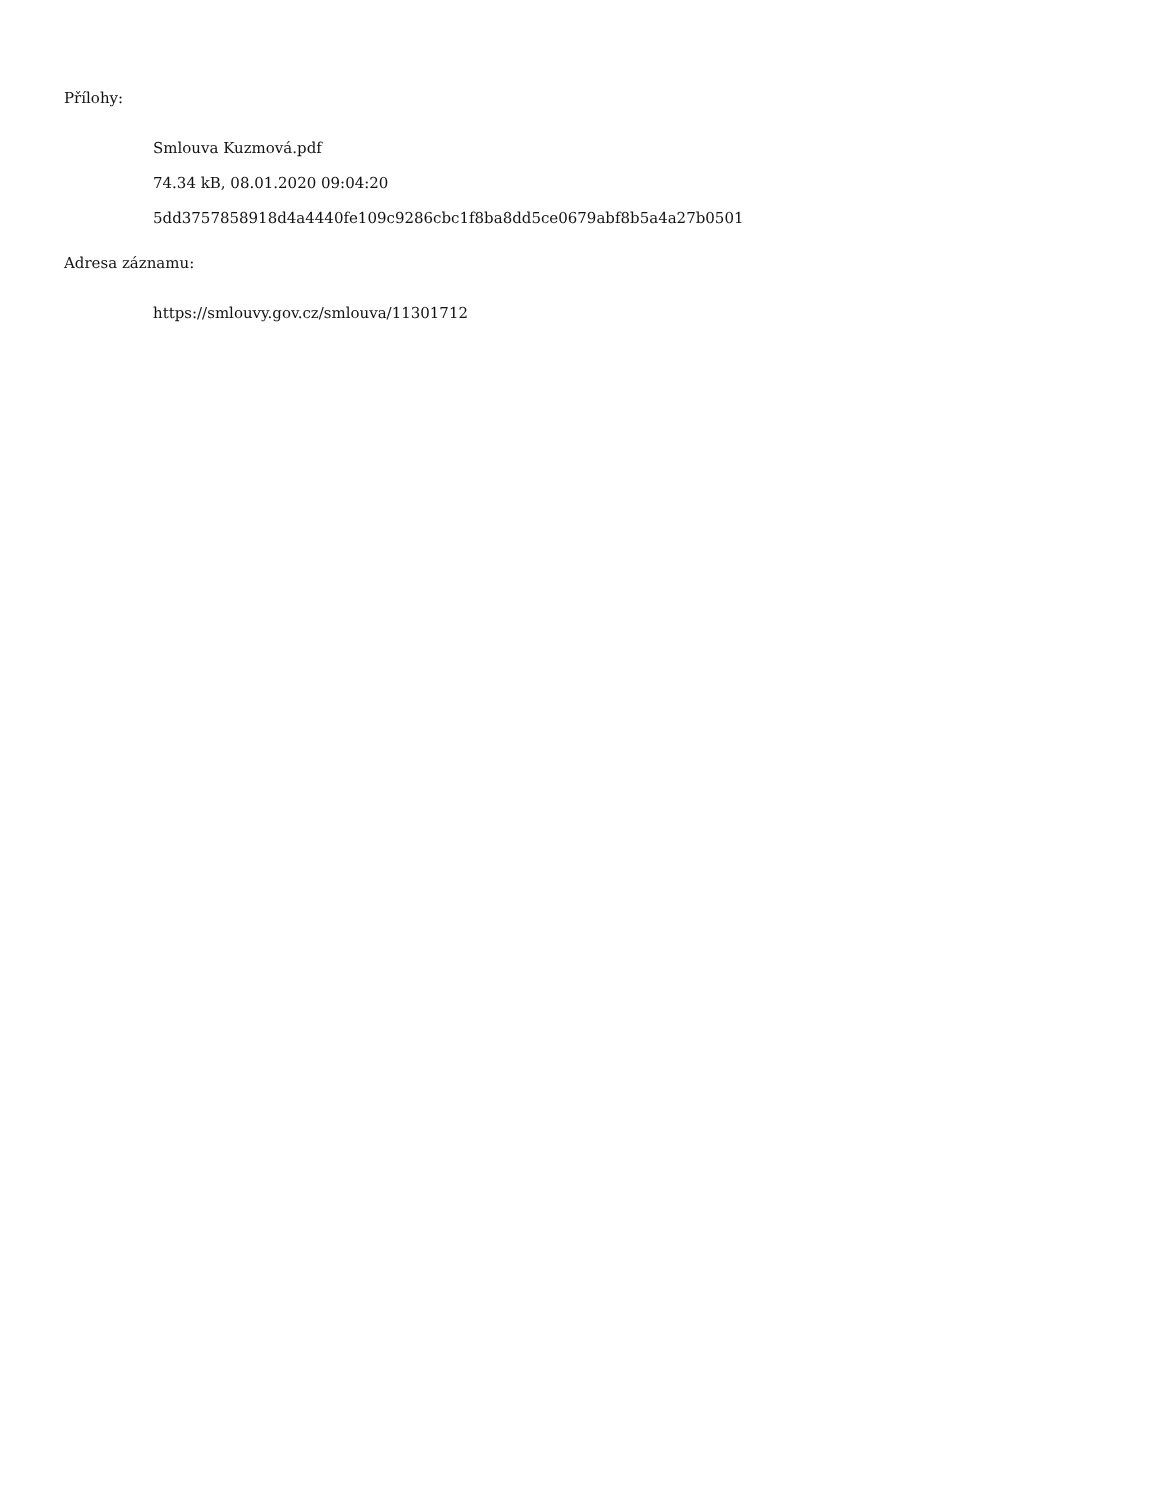Přílohy:
Smlouva Kuzmová.pdf
74.34 kB, 08.01.2020 09:04:20
5dd3757858918d4a4440fe109c9286cbc1f8ba8dd5ce0679abf8b5a4a27b0501
Adresa záznamu:
https://smlouvy.gov.cz/smlouva/11301712